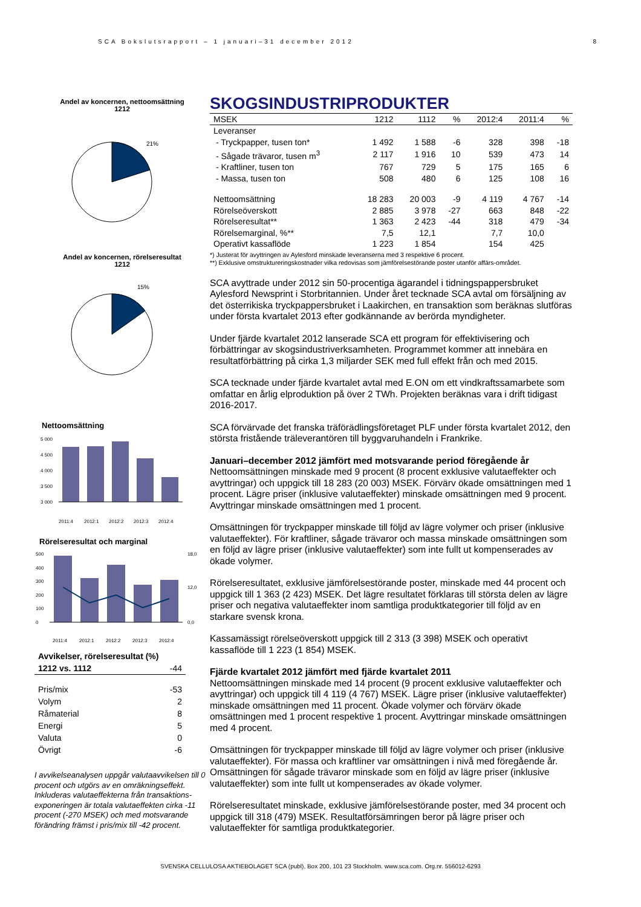SCA Bokslutsrapport – 1 januari–31 december 2012 8
Andel av koncernen, nettoomsättning
1212
21%
Andel av koncernen, rörelseresultat
1212
15%
Nettoomsättning
5 000
4 500
4 000
3 500
3 000
2011:4
2012:1
2012:2
2012:3
2012:4
Rörelseresultat och marginal
500
400
300
200
100
0
18,0
12,0
0,0
2011:4
2012:1
2012:2
2012:3
2012:4
| Avvikelser, rörelseresultat (%) | |
| 1212 vs. 1112 | -44 |
| Pris/mix | -53 |
| Volym | 2 |
| Råmaterial | 8 |
| Energi | 5 |
| Valuta | 0 |
| Övrigt | -6 |
I avvikelseanalysen uppgår valutaavvikelsen till 0 procent och utgörs av en omräkningseffekt. Inkluderas valutaeffekterna från transaktions-exponeringen är totala valutaeffekten cirka -11 procent (-270 MSEK) och med motsvarande förändring främst i pris/mix till -42 procent.
SKOGSINDUSTRIPRODUKTER
| MSEK | 1212 | 1112 | % | 2012:4 | 2011:4 | % |
| --- | --- | --- | --- | --- | --- | --- |
| Leveranser | | | | | | |
| - Tryckpapper, tusen ton* | 1 492 | 1 588 | -6 | 328 | 398 | -18 |
| - Sågade trävaror, tusen m<sup>3</sup> | 2 117 | 1 916 | 10 | 539 | 473 | 14 |
| - Kraftliner, tusen ton | 767 | 729 | 5 | 175 | 165 | 6 |
| - Massa, tusen ton | 508 | 480 | 6 | 125 | 108 | 16 |
| Nettoomsättning | 18 283 | 20 003 | -9 | 4 119 | 4 767 | -14 |
| Rörelseöverskott | 2 885 | 3 978 | -27 | 663 | 848 | -22 |
| Rörelseresultat** | 1 363 | 2 423 | -44 | 318 | 479 | -34 |
| Rörelsemarginal, %** | 7,5 | 12,1 | | 7,7 | 10,0 | |
| Operativt kassaflöde | 1 223 | 1 854 | | 154 | 425 | |
*) Justerat för avyttringen av Aylesford minskade leveranserna med 3 respektive 6 procent.
**) Exklusive omstruktureringskostnader vilka redovisas som jämförelsestörande poster utanför affärs-området.
SCA avyttrade under 2012 sin 50-procentiga ägarandel i tidningspappersbruket Aylesford Newsprint i Storbritannien. Under året tecknade SCA avtal om försäljning av det österrikiska tryckpappersbruket i Laakirchen, en transaktion som beräknas slutföras under första kvartalet 2013 efter godkännande av berörda myndigheter.
Under fjärde kvartalet 2012 lanserade SCA ett program för effektivisering och förbättringar av skogsindustriverksamheten. Programmet kommer att innebära en resultatförbättring på cirka 1,3 miljarder SEK med full effekt från och med 2015.
SCA tecknade under fjärde kvartalet avtal med E.ON om ett vindkraftssamarbete som omfattar en årlig elproduktion på över 2 TWh. Projekten beräknas vara i drift tidigast 2016-2017.
SCA förvärvade det franska träförädlingsföretaget PLF under första kvartalet 2012, den största fristående träleverantören till byggvaruhandeln i Frankrike.
Januari–december 2012 jämfört med motsvarande period föregående år
Nettoomsättningen minskade med 9 procent (8 procent exklusive valutaeffekter och avyttringar) och uppgick till 18 283 (20 003) MSEK. Förvärv ökade omsättningen med 1 procent. Lägre priser (inklusive valutaeffekter) minskade omsättningen med 9 procent. Avyttringar minskade omsättningen med 1 procent.
Omsättningen för tryckpapper minskade till följd av lägre volymer och priser (inklusive valutaeffekter). För kraftliner, sågade trävaror och massa minskade omsättningen som en följd av lägre priser (inklusive valutaeffekter) som inte fullt ut kompenserades av ökade volymer.
Rörelseresultatet, exklusive jämförelsestörande poster, minskade med 44 procent och uppgick till 1 363 (2 423) MSEK. Det lägre resultatet förklaras till största delen av lägre priser och negativa valutaeffekter inom samtliga produktkategorier till följd av en starkare svensk krona.
Kassamässigt rörelseöverskott uppgick till 2 313 (3 398) MSEK och operativt kassaflöde till 1 223 (1 854) MSEK.
Fjärde kvartalet 2012 jämfört med fjärde kvartalet 2011
Nettoomsättningen minskade med 14 procent (9 procent exklusive valutaeffekter och avyttringar) och uppgick till 4 119 (4 767) MSEK. Lägre priser (inklusive valutaeffekter) minskade omsättningen med 11 procent. Ökade volymer och förvärv ökade omsättningen med 1 procent respektive 1 procent. Avyttringar minskade omsättningen med 4 procent.
Omsättningen för tryckpapper minskade till följd av lägre volymer och priser (inklusive valutaeffekter). För massa och kraftliner var omsättningen i nivå med föregående år. Omsättningen för sågade trävaror minskade som en följd av lägre priser (inklusive valutaeffekter) som inte fullt ut kompenserades av ökade volymer.
Rörelseresultatet minskade, exklusive jämförelsestörande poster, med 34 procent och uppgick till 318 (479) MSEK. Resultatförsämringen beror på lägre priser och valutaeffekter för samtliga produktkategorier.
SVENSKA CELLULOSA AKTIEBOLAGET SCA (publ), Box 200, 101 23 Stockholm. www.sca.com. Org.nr. 556012-6293